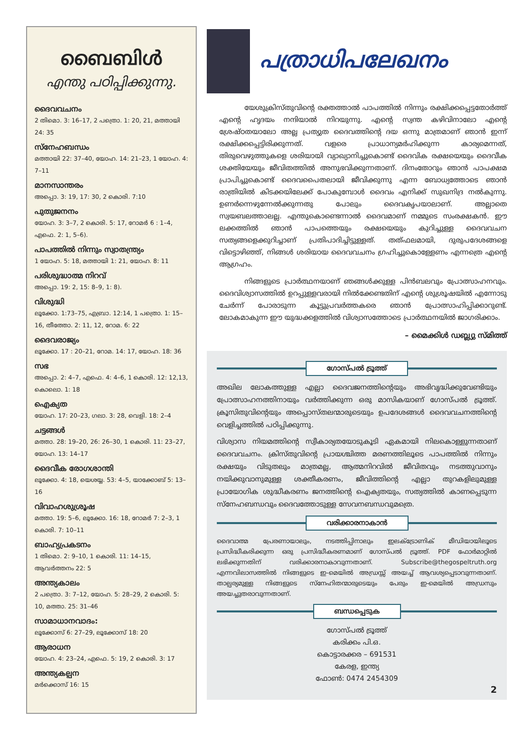ബൈബിൾ
എന്തു പഠിപ്പിക്കുന്നു.
ദൈവവചനം
2 തിമൊ. 3: 16–17, 2 പത്രൊ. 1: 20, 21, മത്തായി 24: 35
സ്നേഹബന്ധം
മത്തായി 22: 37–40, യോഹ. 14: 21–23, 1 യോഹ. 4: 7–11
മാനസാന്തരം
അപ്പൊ. 3: 19, 17: 30, 2 കൊരി. 7:10
പുതുജനനം
യോഹ. 3: 3–7, 2 കൊരി. 5: 17, റോമർ 6 : 1–4, എഫെ. 2: 1, 5–6).
പാപത്തിൽ നിന്നും സ്വാതന്ത്ര്യം
1 യോഹ. 5: 18, മത്തായി 1: 21, യോഹ. 8: 11
പരിശുദ്ധാത്മ നിറവ്
അപ്പൊ. 19: 2, 15: 8–9, 1: 8).
വിശുദ്ധി
ലൂക്കോ. 1:73–75, എബ്രാ. 12:14, 1 പത്രൊ. 1: 15–16, തീത്തോ. 2: 11, 12, റോമ. 6: 22
ദൈവരാജ്യം
ലൂക്കോ. 17 : 20–21, റോമ. 14: 17, യോഹ. 18: 36
സഭ
അപ്പൊ. 2: 4–7, എഫെ. 4: 4–6, 1 കൊരി. 12: 12,13, കൊലൊ. 1: 18
ഐക്യത
യോഹ. 17: 20–23, ഗലാ. 3: 28, വെളി. 18: 2–4
ചട്ടങ്ങൾ
മത്താ. 28: 19–20, 26: 26–30, 1 കൊരി. 11: 23–27, യോഹ. 13: 14–17
ദൈവീക രോഗശാന്തി
ലൂക്കോ. 4: 18, യെശയ്യ. 53: 4–5, യാക്കോബ് 5: 13–16
വിവാഹശുശ്രൂഷ
മത്താ. 19: 5–6, ലൂക്കോ. 16: 18, റോമർ 7: 2–3, 1 കൊരി. 7: 10–11
ബാഹ്യപ്രകടനം
1 തിമൊ. 2: 9–10, 1 കൊരി. 11: 14–15, ആവർത്തനം 22: 5
അന്ത്യകാലം
2 പത്രൊ. 3: 7–12, യോഹ. 5: 28–29, 2 കൊരി. 5: 10, മത്താ. 25: 31–46
സാമാധാനവാദം:
ലൂക്കോസ് 6: 27–29, ലൂക്കോസ് 18: 20
ആരാധന
യോഹ. 4: 23–24, എഫെ. 5: 19, 2 കൊരി. 3: 17
അന്ത്യകല്പന
മർക്കൊസ് 16: 15
പത്രാധിപലേഖനം
യേശുക്രിസ്തുവിന്റെ രക്തത്താൽ പാപത്തിൽ നിന്നും രക്ഷിക്കപ്പെട്ടതോർത്ത് എന്റെ ഹൃദയം നന്ദിയാൽ നിറയുന്നു. എന്റെ സ്വന്ത കഴിവിനാലോ എന്റെ ശ്രേഷ്ഠതയാലോ അല്ല പ്രത്യുത ദൈവത്തിന്റെ ദയ ഒന്നു മാത്രമാണ് ഞാൻ ഇന്ന് രക്ഷിക്കപ്പെട്ടിരിക്കുന്നത്. വളരെ പ്രാധാന്യമർഹിക്കുന്ന കാര്യമെന്നത്, തിരുവെഴുത്തുകളെ ശരിയായി വ്യാഖ്യാനിച്ചുകൊണ്ട് ദൈവിക രക്ഷയെയും ദൈവീക ശക്തിയേയും ജീവിതത്തിൽ അനുഭവിക്കുന്നതാണ്. ദിനംതോറും ഞാൻ പാപക്ഷമ പ്രാപിച്ചുകൊണ്ട് ദൈവപൈതലായി ജീവിക്കുന്നു എന്ന ബോധ്യത്തോടെ ഞാൻ രാത്രിയിൽ കിടക്കയിലേക്ക് പോകുമ്പോൾ ദൈവം എനിക്ക് സുഖനിദ്ര നൽകുന്നു. ഉണർന്നെഴുന്നേൽക്കുന്നതു പോലും ദൈവകൃപയാലാണ്. അല്ലാതെ സ്വയബലത്താലല്ല. എന്തുകൊണ്ടെന്നാൽ ദൈവമാണ് നമ്മുടെ സംരക്ഷകൻ. ഈ ലക്കത്തിൽ ഞാൻ പാപത്തെയും രക്ഷയെയും കുറിച്ചുള്ള ദൈവവചന സത്യങ്ങളെക്കുറിച്ചാണ് പ്രതിപാദിച്ചിട്ടുള്ളത്. തത്ഫലമായി, ദുരുപദേശങ്ങളെ വിട്ടൊഴിഞ്ഞ്, നിങ്ങൾ ശരിയായ ദൈവവചനം ഗ്രഹിച്ചുകൊള്ളേണം എന്നത്രെ എന്റെ ആഗ്രഹം.
നിങ്ങളുടെ പ്രാർത്ഥനയാണ് ഞങ്ങൾക്കുള്ള പിൻബലവും പ്രോത്സാഹനവും. ദൈവിശ്വാസത്തിൽ ഉറപ്പുള്ളവരായി നിൽക്കേണ്ടതിന് എന്റെ ശുശ്രൂഷയിൽ എന്നോടു ചേർന്ന് പോരാടുന്ന കൂട്ടുപ്രവർത്തകരെ ഞാൻ പ്രോത്സാഹിപ്പിക്കാറുണ്ട്. ലോകമാകുന്ന ഈ യുദ്ധക്കളത്തിൽ വിശ്വാസത്തോടെ പ്രാർത്ഥനയിൽ ജാഗരിക്കാം.
– മൈക്കിൾ ഡബ്ല്യു സ്മിത്ത്
ഗോസ്പൽ ട്രൂത്ത്
അഖില ലോകത്തുള്ള എല്ലാ ദൈവജനത്തിന്റെയും അഭിവൃദ്ധിക്കുവേണ്ടിയും പ്രോത്സാഹനത്തിനായും വർത്തിക്കുന്ന ഒരു മാസികയാണ് ഗോസ്പൽ ട്രൂത്ത്. ക്രൂസിതുവിന്റെയും അപ്പൊസ്തലന്മാരുടെയും ഉപദേശങ്ങൾ ദൈവവചനത്തിന്റെ വെളിച്ചത്തിൽ പഠിപ്പിക്കുന്നു.
വിശ്വാസ നിയമത്തിന്റെ സ്വീകാര്യതയോടുകൂടി ഏകമായി നിലകൊള്ളുന്നതാണ് ദൈവവചനം. ക്രിസ്തുവിന്റെ പ്രായശ്ചിത്ത മരണത്തിലൂടെ പാപത്തിൽ നിന്നും രക്ഷയും വിടുതലും മാത്രമല്ല, ആത്മനിറവിൽ ജീവിതവും നടത്തുവാനും നയിക്കുവാനുമുള്ള ശക്തീകരണം, ജീവിത്തിന്റെ എല്ലാ തുറകളിലുമുള്ള പ്രായോഗിക ശുദ്ധീകരണം ജനത്തിന്റെ ഐക്യതയും, സത്യത്തിൽ കാണപ്പെടുന്ന സ്നേഹബന്ധവും ദൈവത്തോടുള്ള സേവനബന്ധവുമത്രെ.
വരിക്കാരനാകാൻ
ദൈവാത്മ പ്രേരണായാലും, നടത്തിപ്പിനാലും ഇലക്ട്രോണിക് മീഡിയായിലൂടെ പ്രസിദ്ധീകരിക്കുന്ന ഒരു പ്രസിദ്ധീകരണമാണ് ഗോസ്പൽ ട്രൂത്ത്. PDF ഫോർമാറ്റിൽ ലഭിക്കുന്നതിന് വരിക്കാരനാകാവുന്നതാണ്. Subscribe@thegospeltruth.org എന്നവിലാസത്തിൽ നിങ്ങളുടെ ഇ-മെയിൽ അഡ്രസ്സ് അയച്ച് ആവശ്യപ്പെടാവുന്നതാണ്. താല്പര്യമുള്ള നിങ്ങളുടെ സ്നേഹിതന്മാരുടെയും പേരും ഇ-മെയിൽ അഡ്രസും അയച്ചുതരാവുന്നതാണ്.
ബന്ധപ്പെടുക
ഗോസ്പൽ ട്രൂത്ത്
കരിക്കം പി.ഒ.
കൊട്ടാരക്കര – 691531
കേരള, ഇന്ത്യ
ഫോൺ: 0474 2454309
2